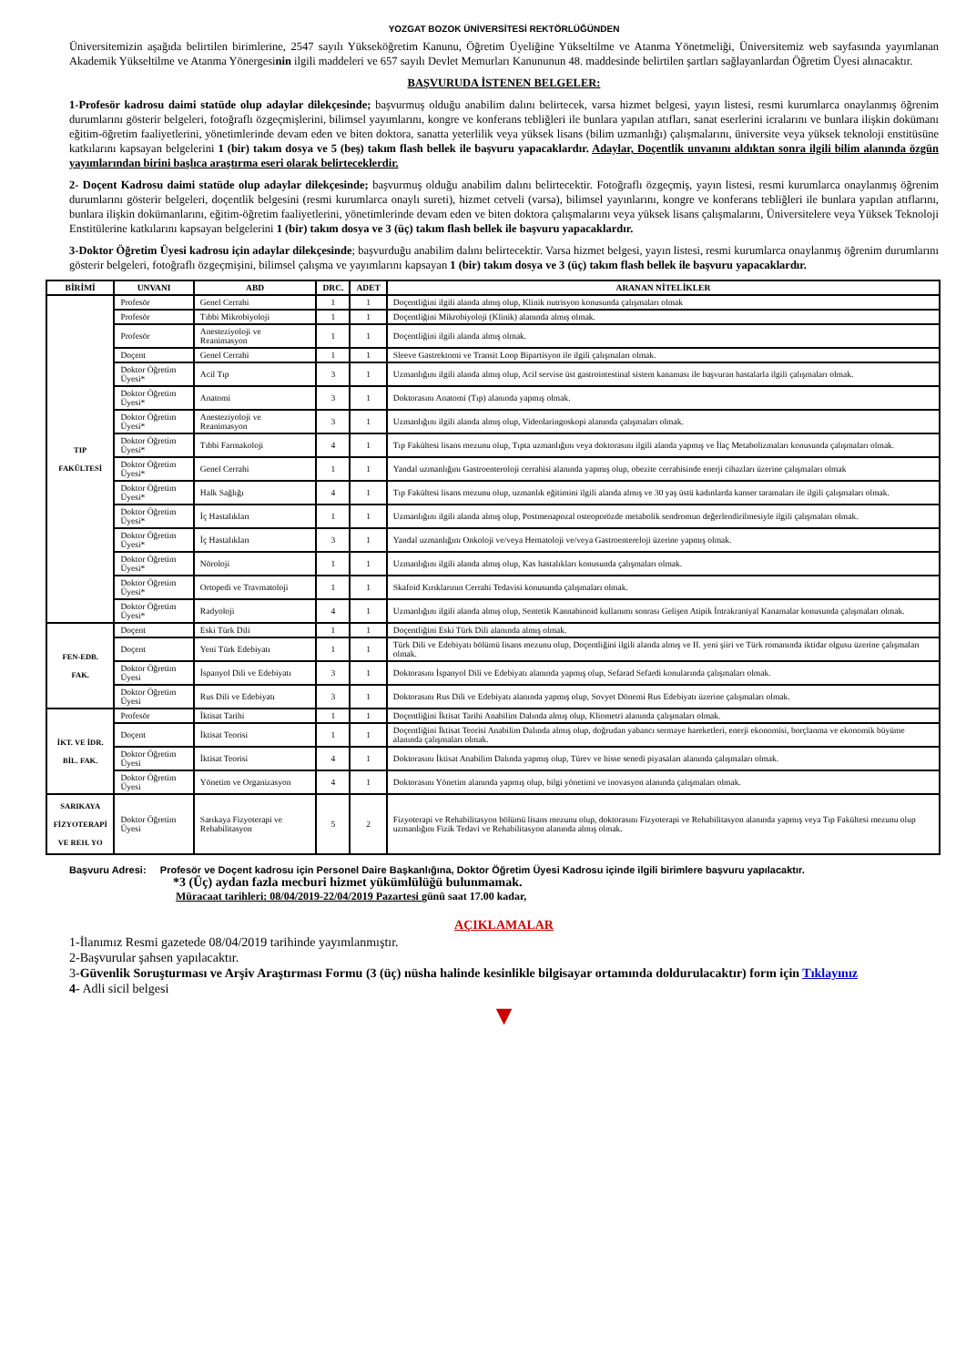YOZGAT BOZOK ÜNİVERSİTESİ REKTÖRLÜĞÜNDEN
Üniversitemizin aşağıda belirtilen birimlerine, 2547 sayılı Yükseköğretim Kanunu, Öğretim Üyeliğine Yükseltilme ve Atanma Yönetmeliği, Üniversitemiz web sayfasında yayımlanan Akademik Yükseltilme ve Atanma Yönergesinin ilgili maddeleri ve 657 sayılı Devlet Memurları Kanununun 48. maddesinde belirtilen şartları sağlayanlardan Öğretim Üyesi alınacaktır.
BAŞVURUDA İSTENEN BELGELER:
1-Profesör kadrosu daimi statüde olup adaylar dilekçesinde; başvurmuş olduğu anabilim dalını belirtecek, varsa hizmet belgesi, yayın listesi, resmi kurumlarca onaylanmış öğrenim durumlarını gösterir belgeleri, fotoğraflı özgeçmişlerini, bilimsel yayımlarını, kongre ve konferans tebliğleri ile bunlara yapılan atıfları, sanat eserlerini icralarını ve bunlara ilişkin dokümanı eğitim-öğretim faaliyetlerini, yönetimlerinde devam eden ve biten doktora, sanatta yeterlilik veya yüksek lisans (bilim uzmanlığı) çalışmalarını, üniversite veya yüksek teknoloji enstitüsüne katkılarını kapsayan belgelerini 1 (bir) takım dosya ve 5 (beş) takım flash bellek ile başvuru yapacaklardır. Adaylar, Doçentlik unvanını aldıktan sonra ilgili bilim alanında özgün yayımlarından birini başlıca araştırma eseri olarak belirteceklerdir.
2- Doçent Kadrosu daimi statüde olup adaylar dilekçesinde; başvurmuş olduğu anabilim dalını belirtecektir. Fotoğraflı özgeçmiş, yayın listesi, resmi kurumlarca onaylanmış öğrenim durumlarını gösterir belgeleri, doçentlik belgesini (resmi kurumlarca onaylı sureti), hizmet cetveli (varsa), bilimsel yayınlarını, kongre ve konferans tebliğleri ile bunlara yapılan atıflarını, bunlara ilişkin dokümanlarını, eğitim-öğretim faaliyetlerini, yönetimlerinde devam eden ve biten doktora çalışmalarını veya yüksek lisans çalışmalarını, Üniversitelere veya Yüksek Teknoloji Enstitülerine katkılarını kapsayan belgelerini 1 (bir) takım dosya ve 3 (üç) takım flash bellek ile başvuru yapacaklardır.
3-Doktor Öğretim Üyesi kadrosu için adaylar dilekçesinde; başvurduğu anabilim dalını belirtecektir. Varsa hizmet belgesi, yayın listesi, resmi kurumlarca onaylanmış öğrenim durumlarını gösterir belgeleri, fotoğraflı özgeçmişini, bilimsel çalışma ve yayımlarını kapsayan 1 (bir) takım dosya ve 3 (üç) takım flash bellek ile başvuru yapacaklardır.
| BİRİMİ | UNVANI | ABD | DRC. | ADET | ARANAN NİTELİKLER |
| --- | --- | --- | --- | --- | --- |
| TIP FAKÜLTESİ | Profesör | Genel Cerrahi | 1 | 1 | Doçentliğini ilgili alanda almış olup, Klinik nutrisyon konusunda çalışmaları olmak |
| | Profesör | Tıbbi Mikrobiyoloji | 1 | 1 | Doçentliğini Mikrobiyoloji (Klinik) alanında almış olmak. |
| | Profesör | Anesteziyoloji ve Reanimasyon | 1 | 1 | Doçentliğini ilgili alanda almış olmak. |
| | Doçent | Genel Cerrahi | 1 | 1 | Sleeve Gastrektomi ve Transit Loop Bipartisyon ile ilgili çalışmaları olmak. |
| | Doktor Öğretim Üyesi* | Acil Tıp | 3 | 1 | Uzmanlığını ilgili alanda almış olup, Acil servise üst gastrointestinal sistem kanaması ile başvuran hastalarla ilgili çalışmaları olmak. |
| | Doktor Öğretim Üyesi* | Anatomi | 3 | 1 | Doktorasını Anatomi (Tıp) alanında yapmış olmak. |
| | Doktor Öğretim Üyesi* | Anesteziyoloji ve Reanimasyon | 3 | 1 | Uzmanlığını ilgili alanda almış olup, Videolaringoskopi alanında çalışmaları olmak. |
| | Doktor Öğretim Üyesi* | Tıbbi Farmakoloji | 4 | 1 | Tıp Fakültesi lisans mezunu olup, Tıpta uzmanlığını veya doktorasını ilgili alanda yapmış ve İlaç Metabolizmaları konusunda çalışmaları olmak. |
| | Doktor Öğretim Üyesi* | Genel Cerrahi | 1 | 1 | Yandal uzmanlığını Gastroenteroloji cerrahisi alanında yapmış olup, obezite cerrahisinde enerji cihazları üzerine çalışmaları olmak |
| | Doktor Öğretim Üyesi* | Halk Sağlığı | 4 | 1 | Tıp Fakültesi lisans mezunu olup, uzmanlık eğitimini ilgili alanda almış ve 30 yaş üstü kadınlarda kanser taramaları ile ilgili çalışmaları olmak. |
| | Doktor Öğretim Üyesi* | İç Hastalıkları | 1 | 1 | Uzmanlığını ilgili alanda almış olup, Postmenapozal osteoporözde metabolik sendromun değerlendirilmesiyle ilgili çalışmaları olmak. |
| | Doktor Öğretim Üyesi* | İç Hastalıkları | 3 | 1 | Yandal uzmanlığını Onkoloji ve/veya Hematoloji ve/veya Gastroentereloji üzerine yapmış olmak. |
| | Doktor Öğretim Üyesi* | Nöroloji | 1 | 1 | Uzmanlığını ilgili alanda almış olup, Kas hastalıkları konusunda çalışmaları olmak. |
| | Doktor Öğretim Üyesi* | Ortopedi ve Travmatoloji | 1 | 1 | Skafoid Kırıklarının Cerrahi Tedavisi konusunda çalışmaları olmak. |
| | Doktor Öğretim Üyesi* | Radyoloji | 4 | 1 | Uzmanlığını ilgili alanda almış olup, Sentetik Kannabinoid kullanımı sonrası Gelişen Atipik İntrakraniyal Kanamalar konusunda çalışmaları olmak. |
| FEN-EDB. FAK. | Doçent | Eski Türk Dili | 1 | 1 | Doçentliğini Eski Türk Dili alanında almış olmak. |
| | Doçent | Yeni Türk Edebiyatı | 1 | 1 | Türk Dili ve Edebiyatı bölümü lisans mezunu olup, Doçentliğini ilgili alanda almış ve II. yeni şiiri ve Türk romanında iktidar olgusu üzerine çalışmaları olmak. |
| | Doktor Öğretim Üyesi | İspanyol Dili ve Edebiyatı | 3 | 1 | Doktorasını İspanyol Dili ve Edebiyatı alanında yapmış olup, Sefarad Sefardi konularında çalışmaları olmak. |
| | Doktor Öğretim Üyesi | Rus Dili ve Edebiyatı | 3 | 1 | Doktorasını Rus Dili ve Edebiyatı alanında yapmış olup, Sovyet Dönemi Rus Edebiyatı üzerine çalışmaları olmak. |
| İKT. VE İDR. BİL. FAK. | Profesör | İktisat Tarihi | 1 | 1 | Doçentliğini İktisat Tarihi Anabilim Dalında almış olup, Kliometri alanında çalışmaları olmak. |
| | Doçent | İktisat Teorisi | 1 | 1 | Doçentliğini İktisat Teorisi Anabilim Dalında almış olup, doğrudan yabancı sermaye hareketleri, enerji ekonomisi, borçlanma ve ekonomik büyüme alanında çalışmaları olmak. |
| | Doktor Öğretim Üyesi | İktisat Teorisi | 4 | 1 | Doktorasını İktisat Anabilim Dalında yapmış olup, Türev ve hisse senedi piyasaları alanında çalışmaları olmak. |
| | Doktor Öğretim Üyesi | Yönetim ve Organizasyon | 4 | 1 | Doktorasını Yönetim alanında yapmış olup, bilgi yönetimi ve inovasyon alanında çalışmaları olmak. |
| SARIKAYA FİZYOTERAPİ VE REH. YO | Doktor Öğretim Üyesi | Sarıkaya Fizyoterapi ve Rehabilitasyon | 5 | 2 | Fizyoterapi ve Rehabilitasyon bölümü lisans mezunu olup, doktorasını Fizyoterapi ve Rehabilitasyon alanında yapmış veya Tıp Fakültesi mezunu olup uzmanlığını Fizik Tedavi ve Rehabilitasyon alanında almış olmak. |
Başvuru Adresi: Profesör ve Doçent kadrosu için Personel Daire Başkanlığına, Doktor Öğretim Üyesi Kadrosu içinde ilgili birimlere başvuru yapılacaktır.
*3 (Üç) aydan fazla mecburi hizmet yükümlülüğü bulunmamak.
Müracaat tarihleri: 08/04/2019-22/04/2019 Pazartesi günü saat 17.00 kadar,
AÇIKLAMALAR
1-İlanımız Resmi gazetede 08/04/2019 tarihinde yayımlanmıştır.
2-Başvurular şahsen yapılacaktır.
3-Güvenlik Soruşturması ve Arşiv Araştırması Formu (3 (üç) nüsha halinde kesinlikle bilgisayar ortamında doldurulacaktır) form için Tıklayınız
4- Adli sicil belgesi
▼